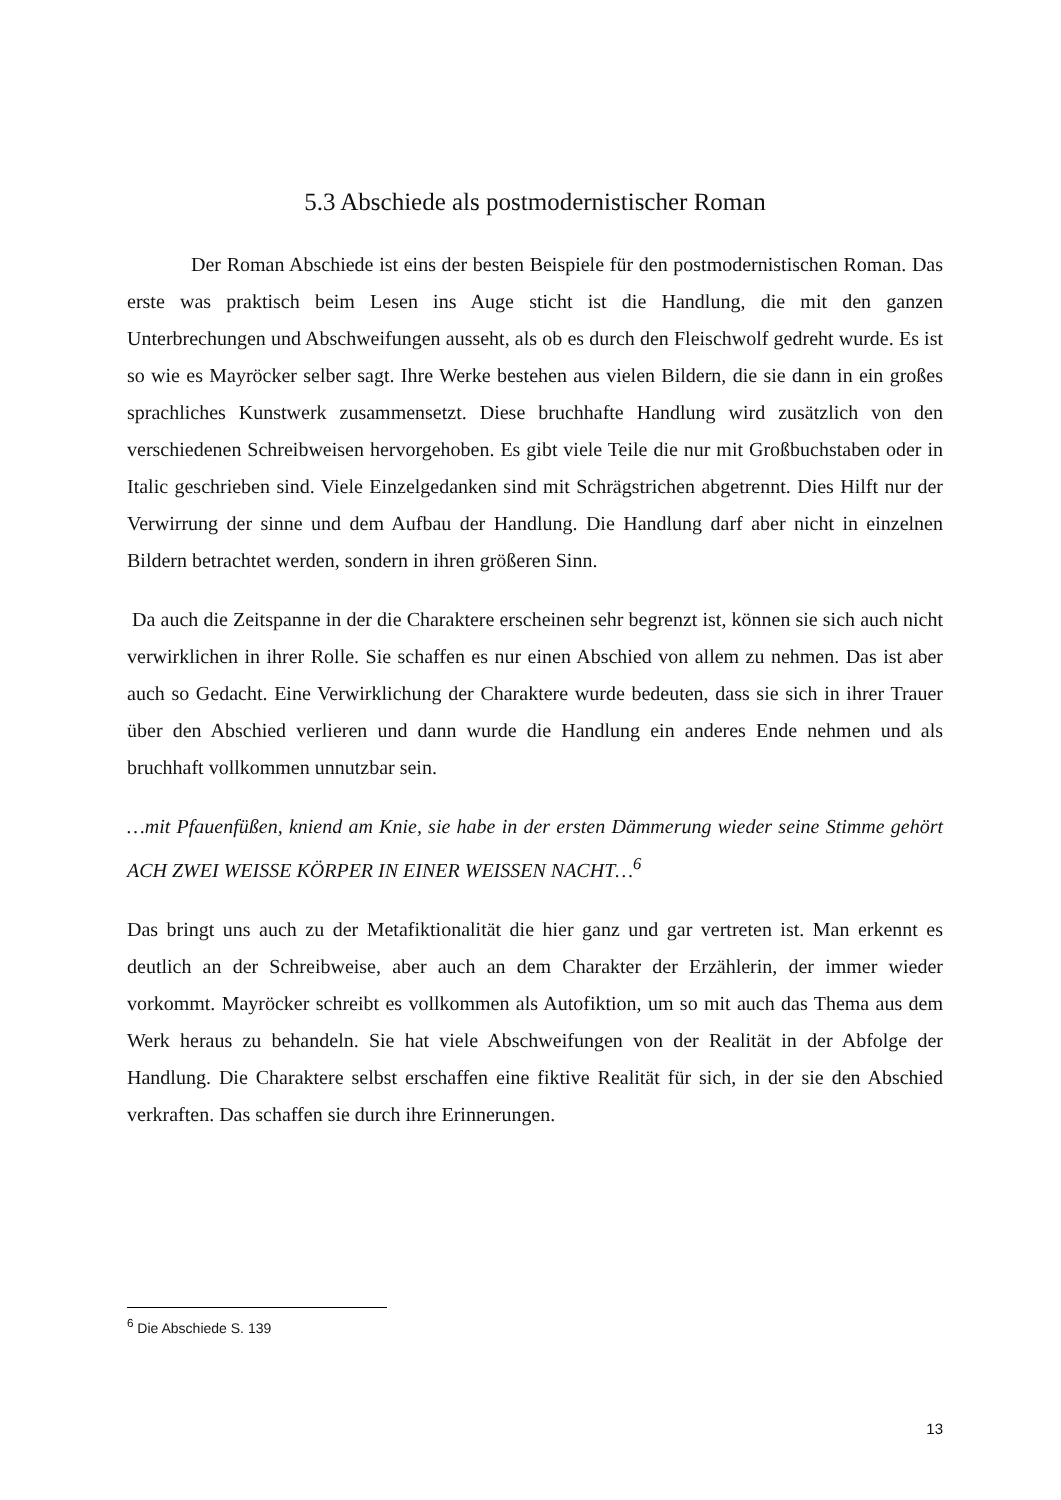5.3 Abschiede als postmodernistischer Roman
Der Roman Abschiede ist eins der besten Beispiele für den postmodernistischen Roman. Das erste was praktisch beim Lesen ins Auge sticht ist die Handlung, die mit den ganzen Unterbrechungen und Abschweifungen ausseht, als ob es durch den Fleischwolf gedreht wurde. Es ist so wie es Mayröcker selber sagt. Ihre Werke bestehen aus vielen Bildern, die sie dann in ein großes sprachliches Kunstwerk zusammensetzt. Diese bruchhafte Handlung wird zusätzlich von den verschiedenen Schreibweisen hervorgehoben. Es gibt viele Teile die nur mit Großbuchstaben oder in Italic geschrieben sind. Viele Einzelgedanken sind mit Schrägstrichen abgetrennt. Dies Hilft nur der Verwirrung der sinne und dem Aufbau der Handlung. Die Handlung darf aber nicht in einzelnen Bildern betrachtet werden, sondern in ihren größeren Sinn.
Da auch die Zeitspanne in der die Charaktere erscheinen sehr begrenzt ist, können sie sich auch nicht verwirklichen in ihrer Rolle. Sie schaffen es nur einen Abschied von allem zu nehmen. Das ist aber auch so Gedacht. Eine Verwirklichung der Charaktere wurde bedeuten, dass sie sich in ihrer Trauer über den Abschied verlieren und dann wurde die Handlung ein anderes Ende nehmen und als bruchhaft vollkommen unnutzbar sein.
…mit Pfauenfüßen, kniend am Knie, sie habe in der ersten Dämmerung wieder seine Stimme gehört ACH ZWEI WEISSE KÖRPER IN EINER WEISSEN NACHT…<sup>6</sup>
Das bringt uns auch zu der Metafiktionalität die hier ganz und gar vertreten ist. Man erkennt es deutlich an der Schreibweise, aber auch an dem Charakter der Erzählerin, der immer wieder vorkommt. Mayröcker schreibt es vollkommen als Autofiktion, um so mit auch das Thema aus dem Werk heraus zu behandeln. Sie hat viele Abschweifungen von der Realität in der Abfolge der Handlung. Die Charaktere selbst erschaffen eine fiktive Realität für sich, in der sie den Abschied verkraften. Das schaffen sie durch ihre Erinnerungen.
<sup>6</sup> Die Abschiede S. 139
13